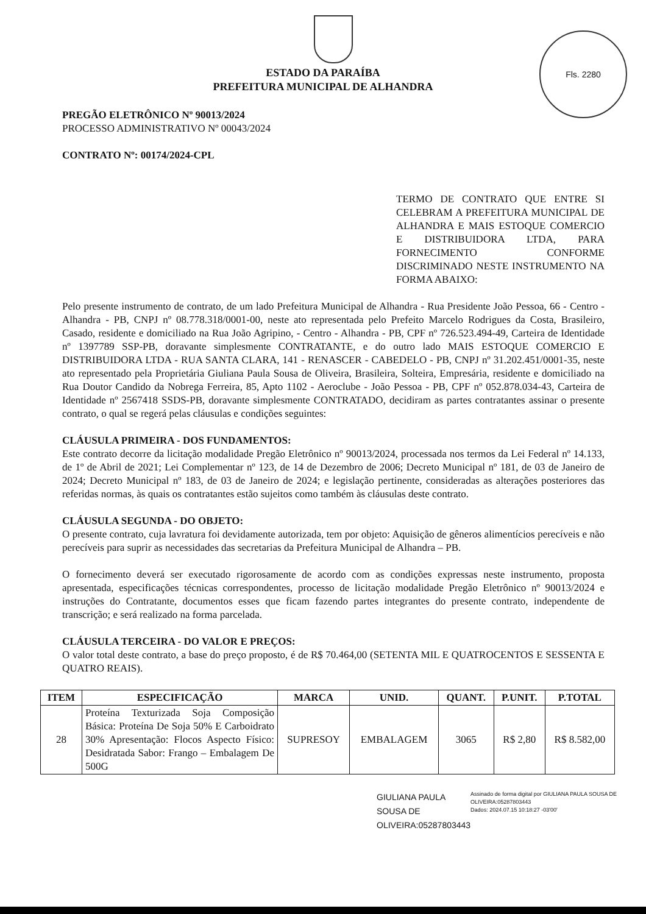Fls. 2280
ESTADO DA PARAÍBA
PREFEITURA MUNICIPAL DE ALHANDRA
PREGÃO ELETRÔNICO Nº 90013/2024
PROCESSO ADMINISTRATIVO Nº 00043/2024
CONTRATO Nº: 00174/2024-CPL
TERMO DE CONTRATO QUE ENTRE SI CELEBRAM A PREFEITURA MUNICIPAL DE ALHANDRA E MAIS ESTOQUE COMERCIO E DISTRIBUIDORA LTDA, PARA FORNECIMENTO CONFORME DISCRIMINADO NESTE INSTRUMENTO NA FORMA ABAIXO:
Pelo presente instrumento de contrato, de um lado Prefeitura Municipal de Alhandra - Rua Presidente João Pessoa, 66 - Centro - Alhandra - PB, CNPJ nº 08.778.318/0001-00, neste ato representada pelo Prefeito Marcelo Rodrigues da Costa, Brasileiro, Casado, residente e domiciliado na Rua João Agripino, - Centro - Alhandra - PB, CPF nº 726.523.494-49, Carteira de Identidade nº 1397789 SSP-PB, doravante simplesmente CONTRATANTE, e do outro lado MAIS ESTOQUE COMERCIO E DISTRIBUIDORA LTDA - RUA SANTA CLARA, 141 - RENASCER - CABEDELO - PB, CNPJ nº 31.202.451/0001-35, neste ato representado pela Proprietária Giuliana Paula Sousa de Oliveira, Brasileira, Solteira, Empresária, residente e domiciliado na Rua Doutor Candido da Nobrega Ferreira, 85, Apto 1102 - Aeroclube - João Pessoa - PB, CPF nº 052.878.034-43, Carteira de Identidade nº 2567418 SSDS-PB, doravante simplesmente CONTRATADO, decidiram as partes contratantes assinar o presente contrato, o qual se regerá pelas cláusulas e condições seguintes:
CLÁUSULA PRIMEIRA - DOS FUNDAMENTOS:
Este contrato decorre da licitação modalidade Pregão Eletrônico nº 90013/2024, processada nos termos da Lei Federal nº 14.133, de 1º de Abril de 2021; Lei Complementar nº 123, de 14 de Dezembro de 2006; Decreto Municipal nº 181, de 03 de Janeiro de 2024; Decreto Municipal nº 183, de 03 de Janeiro de 2024; e legislação pertinente, consideradas as alterações posteriores das referidas normas, às quais os contratantes estão sujeitos como também às cláusulas deste contrato.
CLÁUSULA SEGUNDA - DO OBJETO:
O presente contrato, cuja lavratura foi devidamente autorizada, tem por objeto: Aquisição de gêneros alimentícios perecíveis e não perecíveis para suprir as necessidades das secretarias da Prefeitura Municipal de Alhandra – PB.
O fornecimento deverá ser executado rigorosamente de acordo com as condições expressas neste instrumento, proposta apresentada, especificações técnicas correspondentes, processo de licitação modalidade Pregão Eletrônico nº 90013/2024 e instruções do Contratante, documentos esses que ficam fazendo partes integrantes do presente contrato, independente de transcrição; e será realizado na forma parcelada.
CLÁUSULA TERCEIRA - DO VALOR E PREÇOS:
O valor total deste contrato, a base do preço proposto, é de R$ 70.464,00 (SETENTA MIL E QUATROCENTOS E SESSENTA E QUATRO REAIS).
| ITEM | ESPECIFICAÇÃO | MARCA | UNID. | QUANT. | P.UNIT. | P.TOTAL |
| --- | --- | --- | --- | --- | --- | --- |
| 28 | Proteína Texturizada Soja Composição Básica: Proteína De Soja 50% E Carboidrato 30% Apresentação: Flocos Aspecto Físico: Desidratada Sabor: Frango – Embalagem De 500G | SUPRESOY | EMBALAGEM | 3065 | R$ 2,80 | R$ 8.582,00 |
GIULIANA PAULA SOUSA DE OLIVEIRA:05287803443
Assinado de forma digital por GIULIANA PAULA SOUSA DE OLIVEIRA:05287803443
Dados: 2024.07.15 10:18:27 -03'00'